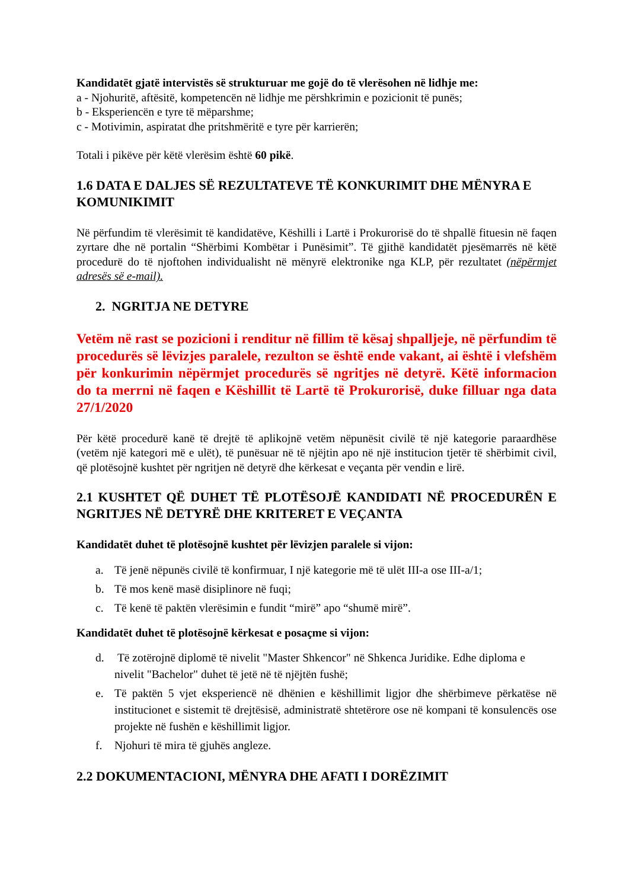Kandidatët gjatë intervistës së strukturuar me gojë do të vlerësohen në lidhje me:
a - Njohuritë, aftësitë, kompetencën në lidhje me përshkrimin e pozicionit të punës;
b - Eksperiencën e tyre të mëparshme;
c - Motivimin, aspiratat dhe pritshmëritë e tyre për karrierën;
Totali i pikëve për këtë vlerësim është 60 pikë.
1.6 DATA E DALJES SË REZULTATEVE TË KONKURIMIT DHE MËNYRA E KOMUNIKIMIT
Në përfundim të vlerësimit të kandidatëve, Këshilli i Lartë i Prokurorisë do të shpallë fituesin në faqen zyrtare dhe në portalin “Shërbimi Kombëtar i Punësimit”. Të gjithë kandidatët pjesëmarrës në këtë procedurë do të njoftohen individualisht në mënyrë elektronike nga KLP, për rezultatet (nëpërmjet adresës së e-mail).
2. NGRITJA NE DETYRE
Vetëm në rast se pozicioni i renditur në fillim të kësaj shpalljeje, në përfundim të procedurës së lëvizjes paralele, rezulton se është ende vakant, ai është i vlefshëm për konkurimin nëpërmjet procedurës së ngritjes në detyrë. Këtë informacion do ta merrni në faqen e Këshillit të Lartë të Prokurorisë, duke filluar nga data 27/1/2020
Për këtë procedurë kanë të drejtë të aplikojnë vetëm nëpunësit civilë të një kategorie paraardhëse (vetëm një kategori më e ulët), të punësuar në të njëjtin apo në një institucion tjetër të shërbimit civil, që plotësojnë kushtet për ngritjen në detyrë dhe kërkesat e veçanta për vendin e lirë.
2.1 KUSHTET QË DUHET TË PLOTËSOJË KANDIDATI NË PROCEDURËN E NGRITJES NË DETYRË DHE KRITERET E VEÇANTA
Kandidatët duhet të plotësojnë kushtet për lëvizjen paralele si vijon:
a. Të jenë nëpunës civilë të konfirmuar, I një kategorie më të ulët III-a ose III-a/1;
b. Të mos kenë masë disiplinore në fuqi;
c. Të kenë të paktën vlerësimin e fundit “mirë” apo “shumë mirë”.
Kandidatët duhet të plotësojnë kërkesat e posaçme si vijon:
d. Të zotërojnë diplomë të nivelit "Master Shkencor" në Shkenca Juridike. Edhe diploma e nivelit "Bachelor" duhet të jetë në të njëjtën fushë;
e. Të paktën 5 vjet eksperiencë në dhënien e këshillimit ligjor dhe shërbimeve përkatëse në institucionet e sistemit të drejtësisë, administratë shtetërore ose në kompani të konsulencës ose projekte në fushën e këshillimit ligjor.
f. Njohuri të mira të gjuhës angleze.
2.2 DOKUMENTACIONI, MËNYRA DHE AFATI I DORËZIMIT